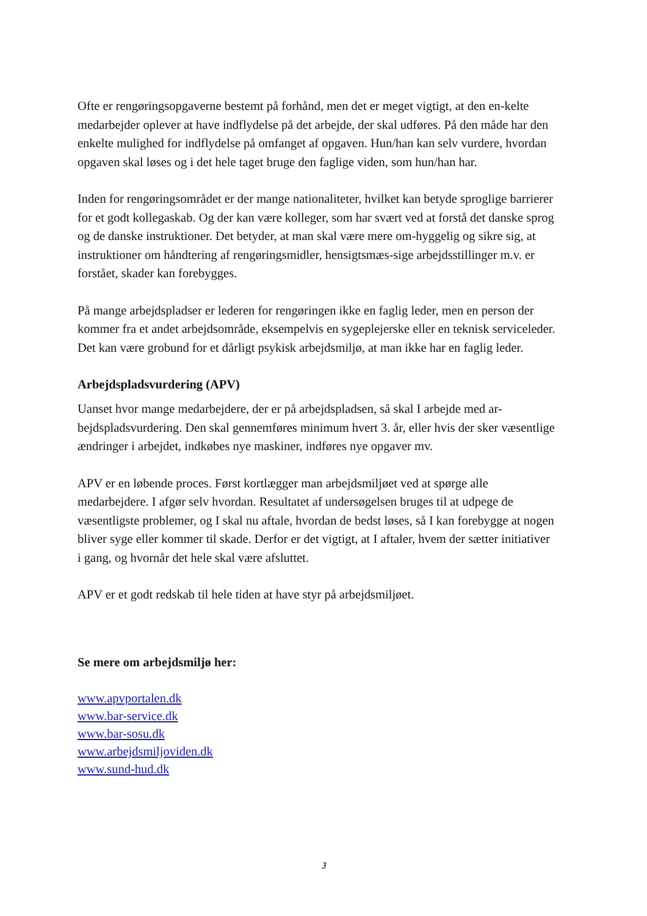Ofte er rengøringsopgaverne bestemt på forhånd, men det er meget vigtigt, at den en-kelte medarbejder oplever at have indflydelse på det arbejde, der skal udføres. På den måde har den enkelte mulighed for indflydelse på omfanget af opgaven. Hun/han kan selv vurdere, hvordan opgaven skal løses og i det hele taget bruge den faglige viden, som hun/han har.
Inden for rengøringsområdet er der mange nationaliteter, hvilket kan betyde sproglige barrierer for et godt kollegaskab. Og der kan være kolleger, som har svært ved at forstå det danske sprog og de danske instruktioner. Det betyder, at man skal være mere om-hyggelig og sikre sig, at instruktioner om håndtering af rengøringsmidler, hensigtsmæs-sige arbejdsstillinger m.v. er forstået, skader kan forebygges.
På mange arbejdspladser er lederen for rengøringen ikke en faglig leder, men en person der kommer fra et andet arbejdsområde, eksempelvis en sygeplejerske eller en teknisk serviceleder. Det kan være grobund for et dårligt psykisk arbejdsmiljø, at man ikke har en faglig leder.
Arbejdspladsvurdering (APV)
Uanset hvor mange medarbejdere, der er på arbejdspladsen, så skal I arbejde med ar-bejdspladsvurdering. Den skal gennemføres minimum hvert 3. år, eller hvis der sker væsentlige ændringer i arbejdet, indkøbes nye maskiner, indføres nye opgaver mv.
APV er en løbende proces. Først kortlægger man arbejdsmiljøet ved at spørge alle medarbejdere. I afgør selv hvordan. Resultatet af undersøgelsen bruges til at udpege de væsentligste problemer, og I skal nu aftale, hvordan de bedst løses, så I kan forebygge at nogen bliver syge eller kommer til skade. Derfor er det vigtigt, at I aftaler, hvem der sætter initiativer i gang, og hvornår det hele skal være afsluttet.
APV er et godt redskab til hele tiden at have styr på arbejdsmiljøet.
Se mere om arbejdsmiljø her:
www.apvportalen.dk
www.bar-service.dk
www.bar-sosu.dk
www.arbejdsmiljoviden.dk
www.sund-hud.dk
3